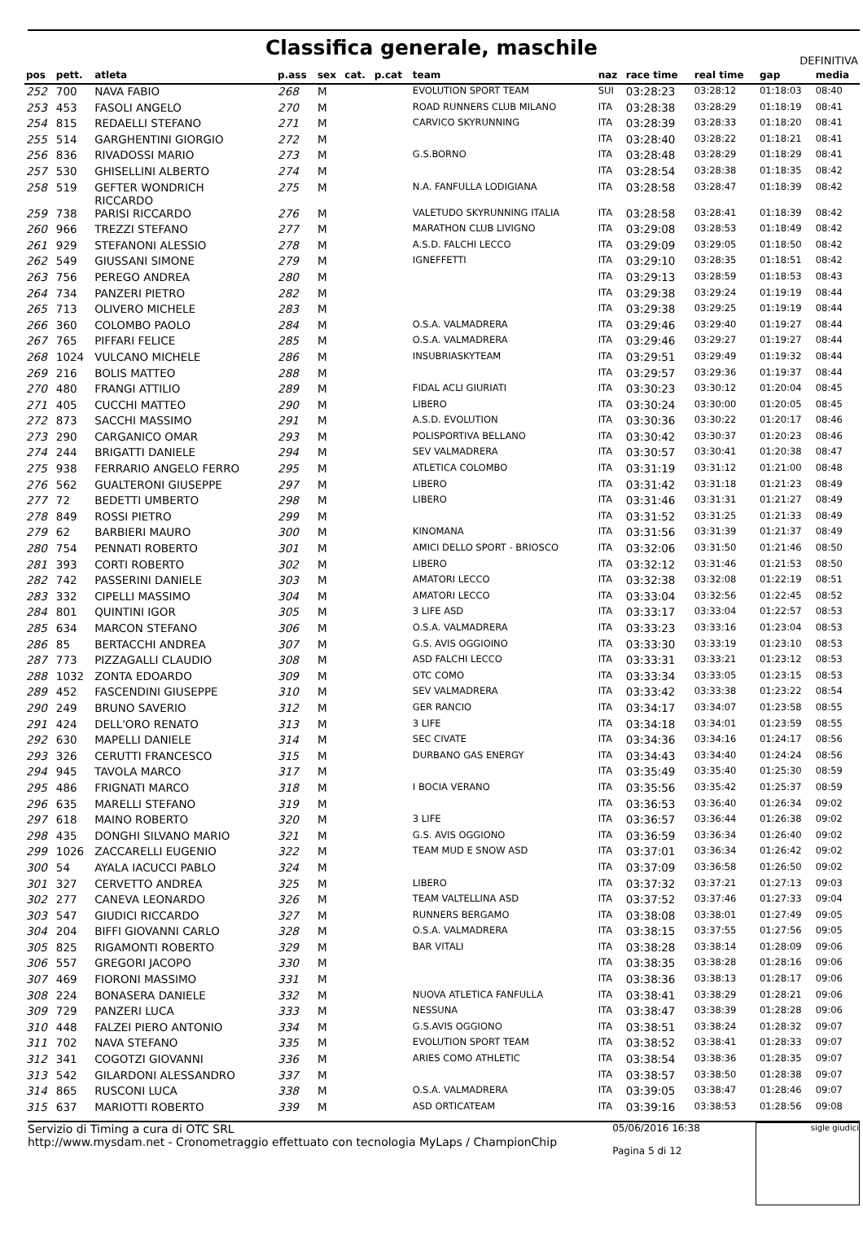Classifica generale, maschile
DEFINITIVA
| pos | pett. | atleta | p.ass | sex | cat. | p.cat | team | naz | race time | real time | gap | media |
| --- | --- | --- | --- | --- | --- | --- | --- | --- | --- | --- | --- | --- |
| 252 | 700 | NAVA FABIO | 268 | M | | | EVOLUTION SPORT TEAM | SUI | 03:28:23 | 03:28:12 | 01:18:03 | 08:40 |
| 253 | 453 | FASOLI ANGELO | 270 | M | | | ROAD RUNNERS CLUB MILANO | ITA | 03:28:38 | 03:28:29 | 01:18:19 | 08:41 |
| 254 | 815 | REDAELLI STEFANO | 271 | M | | | CARVICO SKYRUNNING | ITA | 03:28:39 | 03:28:33 | 01:18:20 | 08:41 |
| 255 | 514 | GARGHENTINI GIORGIO | 272 | M | | | | ITA | 03:28:40 | 03:28:22 | 01:18:21 | 08:41 |
| 256 | 836 | RIVADOSSI MARIO | 273 | M | | | G.S.BORNO | ITA | 03:28:48 | 03:28:29 | 01:18:29 | 08:41 |
| 257 | 530 | GHISELLINI ALBERTO | 274 | M | | | | ITA | 03:28:54 | 03:28:38 | 01:18:35 | 08:42 |
| 258 | 519 | GEFTER WONDRICH RICCARDO | 275 | M | | | N.A. FANFULLA LODIGIANA | ITA | 03:28:58 | 03:28:47 | 01:18:39 | 08:42 |
| 259 | 738 | PARISI RICCARDO | 276 | M | | | VALETUDO SKYRUNNING ITALIA | ITA | 03:28:58 | 03:28:41 | 01:18:39 | 08:42 |
| 260 | 966 | TREZZI STEFANO | 277 | M | | | MARATHON CLUB LIVIGNO | ITA | 03:29:08 | 03:28:53 | 01:18:49 | 08:42 |
| 261 | 929 | STEFANONI ALESSIO | 278 | M | | | A.S.D. FALCHI LECCO | ITA | 03:29:09 | 03:29:05 | 01:18:50 | 08:42 |
| 262 | 549 | GIUSSANI SIMONE | 279 | M | | | IGNEFFETTI | ITA | 03:29:10 | 03:28:35 | 01:18:51 | 08:42 |
| 263 | 756 | PEREGO ANDREA | 280 | M | | | | ITA | 03:29:13 | 03:28:59 | 01:18:53 | 08:43 |
| 264 | 734 | PANZERI PIETRO | 282 | M | | | | ITA | 03:29:38 | 03:29:24 | 01:19:19 | 08:44 |
| 265 | 713 | OLIVERO MICHELE | 283 | M | | | | ITA | 03:29:38 | 03:29:25 | 01:19:19 | 08:44 |
| 266 | 360 | COLOMBO PAOLO | 284 | M | | | O.S.A. VALMADRERA | ITA | 03:29:46 | 03:29:40 | 01:19:27 | 08:44 |
| 267 | 765 | PIFFARI FELICE | 285 | M | | | O.S.A. VALMADRERA | ITA | 03:29:46 | 03:29:27 | 01:19:27 | 08:44 |
| 268 | 1024 | VULCANO MICHELE | 286 | M | | | INSUBRIASKYTEAM | ITA | 03:29:51 | 03:29:49 | 01:19:32 | 08:44 |
| 269 | 216 | BOLIS MATTEO | 288 | M | | | | ITA | 03:29:57 | 03:29:36 | 01:19:37 | 08:44 |
| 270 | 480 | FRANGI ATTILIO | 289 | M | | | FIDAL ACLI GIURIATI | ITA | 03:30:23 | 03:30:12 | 01:20:04 | 08:45 |
| 271 | 405 | CUCCHI MATTEO | 290 | M | | | LIBERO | ITA | 03:30:24 | 03:30:00 | 01:20:05 | 08:45 |
| 272 | 873 | SACCHI MASSIMO | 291 | M | | | A.S.D. EVOLUTION | ITA | 03:30:36 | 03:30:22 | 01:20:17 | 08:46 |
| 273 | 290 | CARGANICO OMAR | 293 | M | | | POLISPORTIVA BELLANO | ITA | 03:30:42 | 03:30:37 | 01:20:23 | 08:46 |
| 274 | 244 | BRIGATTI DANIELE | 294 | M | | | SEV VALMADRERA | ITA | 03:30:57 | 03:30:41 | 01:20:38 | 08:47 |
| 275 | 938 | FERRARIO ANGELO FERRO | 295 | M | | | ATLETICA COLOMBO | ITA | 03:31:19 | 03:31:12 | 01:21:00 | 08:48 |
| 276 | 562 | GUALTERONI GIUSEPPE | 297 | M | | | LIBERO | ITA | 03:31:42 | 03:31:18 | 01:21:23 | 08:49 |
| 277 | 72 | BEDETTI UMBERTO | 298 | M | | | LIBERO | ITA | 03:31:46 | 03:31:31 | 01:21:27 | 08:49 |
| 278 | 849 | ROSSI PIETRO | 299 | M | | | | ITA | 03:31:52 | 03:31:25 | 01:21:33 | 08:49 |
| 279 | 62 | BARBIERI MAURO | 300 | M | | | KINOMANA | ITA | 03:31:56 | 03:31:39 | 01:21:37 | 08:49 |
| 280 | 754 | PENNATI ROBERTO | 301 | M | | | AMICI DELLO SPORT - BRIOSCO | ITA | 03:32:06 | 03:31:50 | 01:21:46 | 08:50 |
| 281 | 393 | CORTI ROBERTO | 302 | M | | | LIBERO | ITA | 03:32:12 | 03:31:46 | 01:21:53 | 08:50 |
| 282 | 742 | PASSERINI DANIELE | 303 | M | | | AMATORI LECCO | ITA | 03:32:38 | 03:32:08 | 01:22:19 | 08:51 |
| 283 | 332 | CIPELLI MASSIMO | 304 | M | | | AMATORI LECCO | ITA | 03:33:04 | 03:32:56 | 01:22:45 | 08:52 |
| 284 | 801 | QUINTINI IGOR | 305 | M | | | 3 LIFE ASD | ITA | 03:33:17 | 03:33:04 | 01:22:57 | 08:53 |
| 285 | 634 | MARCON STEFANO | 306 | M | | | O.S.A. VALMADRERA | ITA | 03:33:23 | 03:33:16 | 01:23:04 | 08:53 |
| 286 | 85 | BERTACCHI ANDREA | 307 | M | | | G.S. AVIS OGGIOINO | ITA | 03:33:30 | 03:33:19 | 01:23:10 | 08:53 |
| 287 | 773 | PIZZAGALLI CLAUDIO | 308 | M | | | ASD FALCHI LECCO | ITA | 03:33:31 | 03:33:21 | 01:23:12 | 08:53 |
| 288 | 1032 | ZONTA EDOARDO | 309 | M | | | OTC COMO | ITA | 03:33:34 | 03:33:05 | 01:23:15 | 08:53 |
| 289 | 452 | FASCENDINI GIUSEPPE | 310 | M | | | SEV VALMADRERA | ITA | 03:33:42 | 03:33:38 | 01:23:22 | 08:54 |
| 290 | 249 | BRUNO SAVERIO | 312 | M | | | GER RANCIO | ITA | 03:34:17 | 03:34:07 | 01:23:58 | 08:55 |
| 291 | 424 | DELL'ORO RENATO | 313 | M | | | 3 LIFE | ITA | 03:34:18 | 03:34:01 | 01:23:59 | 08:55 |
| 292 | 630 | MAPELLI DANIELE | 314 | M | | | SEC CIVATE | ITA | 03:34:36 | 03:34:16 | 01:24:17 | 08:56 |
| 293 | 326 | CERUTTI FRANCESCO | 315 | M | | | DURBANO GAS ENERGY | ITA | 03:34:43 | 03:34:40 | 01:24:24 | 08:56 |
| 294 | 945 | TAVOLA MARCO | 317 | M | | | | ITA | 03:35:49 | 03:35:40 | 01:25:30 | 08:59 |
| 295 | 486 | FRIGNATI MARCO | 318 | M | | | I BOCIA VERANO | ITA | 03:35:56 | 03:35:42 | 01:25:37 | 08:59 |
| 296 | 635 | MARELLI STEFANO | 319 | M | | | | ITA | 03:36:53 | 03:36:40 | 01:26:34 | 09:02 |
| 297 | 618 | MAINO ROBERTO | 320 | M | | | 3 LIFE | ITA | 03:36:57 | 03:36:44 | 01:26:38 | 09:02 |
| 298 | 435 | DONGHI SILVANO MARIO | 321 | M | | | G.S. AVIS OGGIONO | ITA | 03:36:59 | 03:36:34 | 01:26:40 | 09:02 |
| 299 | 1026 | ZACCARELLI EUGENIO | 322 | M | | | TEAM MUD E SNOW ASD | ITA | 03:37:01 | 03:36:34 | 01:26:42 | 09:02 |
| 300 | 54 | AYALA IACUCCI PABLO | 324 | M | | | | ITA | 03:37:09 | 03:36:58 | 01:26:50 | 09:02 |
| 301 | 327 | CERVETTO ANDREA | 325 | M | | | LIBERO | ITA | 03:37:32 | 03:37:21 | 01:27:13 | 09:03 |
| 302 | 277 | CANEVA LEONARDO | 326 | M | | | TEAM VALTELLINA ASD | ITA | 03:37:52 | 03:37:46 | 01:27:33 | 09:04 |
| 303 | 547 | GIUDICI RICCARDO | 327 | M | | | RUNNERS BERGAMO | ITA | 03:38:08 | 03:38:01 | 01:27:49 | 09:05 |
| 304 | 204 | BIFFI GIOVANNI CARLO | 328 | M | | | O.S.A. VALMADRERA | ITA | 03:38:15 | 03:37:55 | 01:27:56 | 09:05 |
| 305 | 825 | RIGAMONTI ROBERTO | 329 | M | | | BAR VITALI | ITA | 03:38:28 | 03:38:14 | 01:28:09 | 09:06 |
| 306 | 557 | GREGORI JACOPO | 330 | M | | | | ITA | 03:38:35 | 03:38:28 | 01:28:16 | 09:06 |
| 307 | 469 | FIORONI MASSIMO | 331 | M | | | | ITA | 03:38:36 | 03:38:13 | 01:28:17 | 09:06 |
| 308 | 224 | BONASERA DANIELE | 332 | M | | | NUOVA ATLETICA FANFULLA | ITA | 03:38:41 | 03:38:29 | 01:28:21 | 09:06 |
| 309 | 729 | PANZERI LUCA | 333 | M | | | NESSUNA | ITA | 03:38:47 | 03:38:39 | 01:28:28 | 09:06 |
| 310 | 448 | FALZEI PIERO ANTONIO | 334 | M | | | G.S.AVIS OGGIONO | ITA | 03:38:51 | 03:38:24 | 01:28:32 | 09:07 |
| 311 | 702 | NAVA STEFANO | 335 | M | | | EVOLUTION SPORT TEAM | ITA | 03:38:52 | 03:38:41 | 01:28:33 | 09:07 |
| 312 | 341 | COGOTZI GIOVANNI | 336 | M | | | ARIES COMO ATHLETIC | ITA | 03:38:54 | 03:38:36 | 01:28:35 | 09:07 |
| 313 | 542 | GILARDONI ALESSANDRO | 337 | M | | | | ITA | 03:38:57 | 03:38:50 | 01:28:38 | 09:07 |
| 314 | 865 | RUSCONI LUCA | 338 | M | | | O.S.A. VALMADRERA | ITA | 03:39:05 | 03:38:47 | 01:28:46 | 09:07 |
| 315 | 637 | MARIOTTI ROBERTO | 339 | M | | | ASD ORTICATEAM | ITA | 03:39:16 | 03:38:53 | 01:28:56 | 09:08 |
Servizio di Timing a cura di OTC SRL
http://www.mysdam.net - Cronometraggio effettuato con tecnologia MyLaps / ChampionChip
05/06/2016 16:38
Pagina 5 di 12
sigle giudici